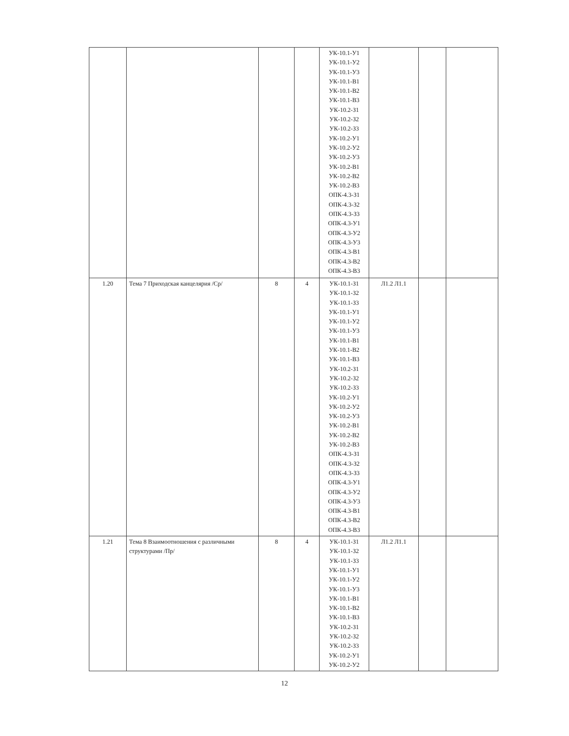| | | | | УК-10.1-У1 УК-10.1-У2 УК-10.1-У3 УК-10.1-В1 УК-10.1-В2 УК-10.1-В3 УК-10.2-З1 УК-10.2-З2 УК-10.2-З3 УК-10.2-У1 УК-10.2-У2 УК-10.2-У3 УК-10.2-В1 УК-10.2-В2 УК-10.2-В3 ОПК-4.3-З1 ОПК-4.3-З2 ОПК-4.3-З3 ОПК-4.3-У1 ОПК-4.3-У2 ОПК-4.3-У3 ОПК-4.3-В1 ОПК-4.3-В2 ОПК-4.3-В3 | | | |
| 1.20 | Тема 7 Приходская канцелярия /Ср/ | 8 | 4 | УК-10.1-З1 УК-10.1-З2 УК-10.1-З3 УК-10.1-У1 УК-10.1-У2 УК-10.1-У3 УК-10.1-В1 УК-10.1-В2 УК-10.1-В3 УК-10.2-З1 УК-10.2-З2 УК-10.2-З3 УК-10.2-У1 УК-10.2-У2 УК-10.2-У3 УК-10.2-В1 УК-10.2-В2 УК-10.2-В3 ОПК-4.3-З1 ОПК-4.3-З2 ОПК-4.3-З3 ОПК-4.3-У1 ОПК-4.3-У2 ОПК-4.3-У3 ОПК-4.3-В1 ОПК-4.3-В2 ОПК-4.3-В3 | Л1.2 Л1.1 | | |
| 1.21 | Тема 8 Взаимоотношения с различными структурами /Пр/ | 8 | 4 | УК-10.1-З1 УК-10.1-З2 УК-10.1-З3 УК-10.1-У1 УК-10.1-У2 УК-10.1-У3 УК-10.1-В1 УК-10.1-В2 УК-10.1-В3 УК-10.2-З1 УК-10.2-З2 УК-10.2-З3 УК-10.2-У1 УК-10.2-У2 | Л1.2 Л1.1 | | |
12